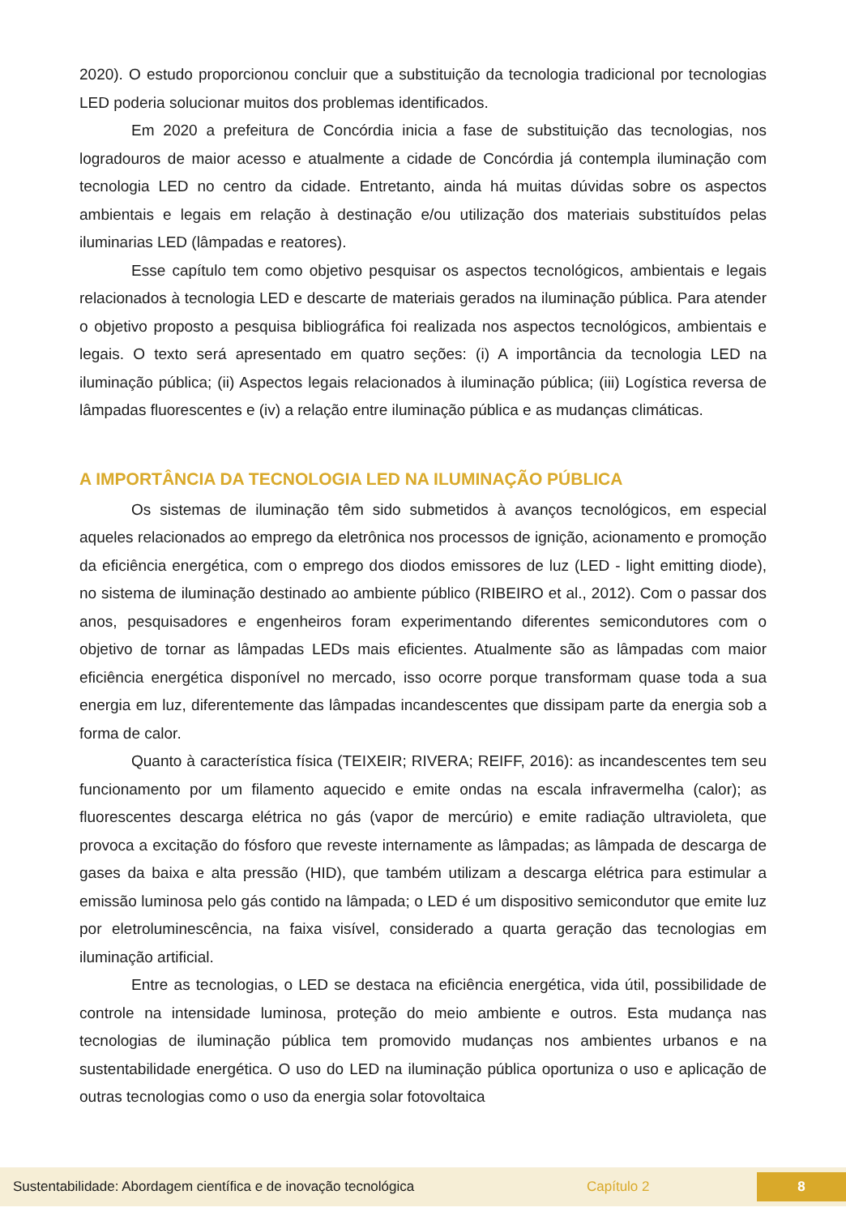2020). O estudo proporcionou concluir que a substituição da tecnologia tradicional por tecnologias LED poderia solucionar muitos dos problemas identificados.
Em 2020 a prefeitura de Concórdia inicia a fase de substituição das tecnologias, nos logradouros de maior acesso e atualmente a cidade de Concórdia já contempla iluminação com tecnologia LED no centro da cidade. Entretanto, ainda há muitas dúvidas sobre os aspectos ambientais e legais em relação à destinação e/ou utilização dos materiais substituídos pelas iluminarias LED (lâmpadas e reatores).
Esse capítulo tem como objetivo pesquisar os aspectos tecnológicos, ambientais e legais relacionados à tecnologia LED e descarte de materiais gerados na iluminação pública. Para atender o objetivo proposto a pesquisa bibliográfica foi realizada nos aspectos tecnológicos, ambientais e legais. O texto será apresentado em quatro seções: (i) A importância da tecnologia LED na iluminação pública; (ii) Aspectos legais relacionados à iluminação pública; (iii) Logística reversa de lâmpadas fluorescentes e (iv) a relação entre iluminação pública e as mudanças climáticas.
A IMPORTÂNCIA DA TECNOLOGIA LED NA ILUMINAÇÃO PÚBLICA
Os sistemas de iluminação têm sido submetidos à avanços tecnológicos, em especial aqueles relacionados ao emprego da eletrônica nos processos de ignição, acionamento e promoção da eficiência energética, com o emprego dos diodos emissores de luz (LED - light emitting diode), no sistema de iluminação destinado ao ambiente público (RIBEIRO et al., 2012). Com o passar dos anos, pesquisadores e engenheiros foram experimentando diferentes semicondutores com o objetivo de tornar as lâmpadas LEDs mais eficientes. Atualmente são as lâmpadas com maior eficiência energética disponível no mercado, isso ocorre porque transformam quase toda a sua energia em luz, diferentemente das lâmpadas incandescentes que dissipam parte da energia sob a forma de calor.
Quanto à característica física (TEIXEIR; RIVERA; REIFF, 2016): as incandescentes tem seu funcionamento por um filamento aquecido e emite ondas na escala infravermelha (calor); as fluorescentes descarga elétrica no gás (vapor de mercúrio) e emite radiação ultravioleta, que provoca a excitação do fósforo que reveste internamente as lâmpadas; as lâmpada de descarga de gases da baixa e alta pressão (HID), que também utilizam a descarga elétrica para estimular a emissão luminosa pelo gás contido na lâmpada; o LED é um dispositivo semicondutor que emite luz por eletroluminescência, na faixa visível, considerado a quarta geração das tecnologias em iluminação artificial.
Entre as tecnologias, o LED se destaca na eficiência energética, vida útil, possibilidade de controle na intensidade luminosa, proteção do meio ambiente e outros. Esta mudança nas tecnologias de iluminação pública tem promovido mudanças nos ambientes urbanos e na sustentabilidade energética. O uso do LED na iluminação pública oportuniza o uso e aplicação de outras tecnologias como o uso da energia solar fotovoltaica
Sustentabilidade: Abordagem científica e de inovação tecnológica Capítulo 2 8